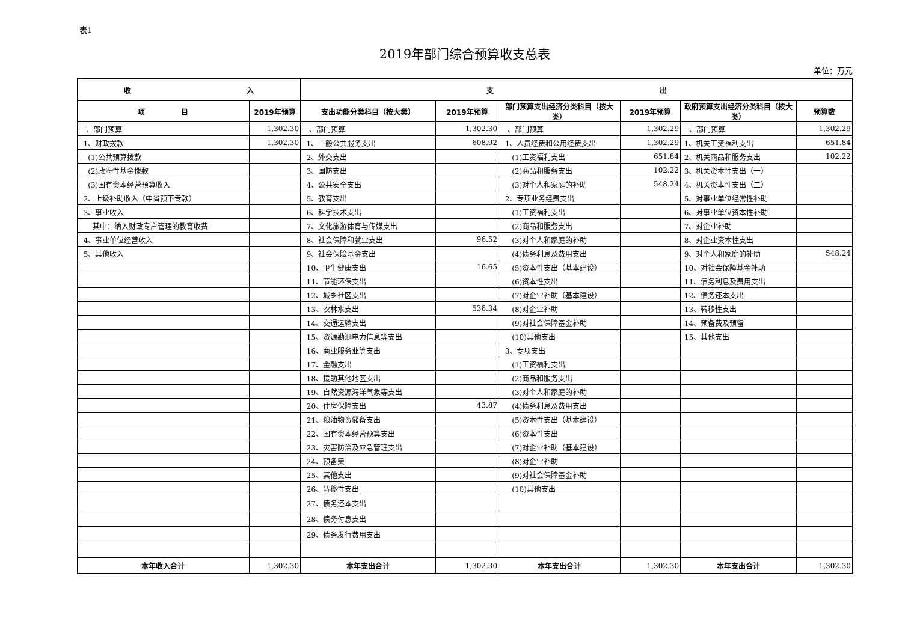表1
2019年部门综合预算收支总表
单位：万元
| 收 入 | | 支 出 | | | | | |
| --- | --- | --- | --- | --- | --- | --- | --- |
| 项 目 | 2019年预算 | 支出功能分类科目（按大类） | 2019年预算 | 部门预算支出经济分类科目（按大类） | 2019年预算 | 政府预算支出经济分类科目（按大类） | 预算数 |
| 一、部门预算 | 1,302.30 | 一、部门预算 | 1,302.30 | 一、部门预算 | 1,302.29 | 一、部门预算 | 1,302.29 |
| 1、财政拨款 | 1,302.30 | 1、一般公共服务支出 | 608.92 | 1、人员经费和公用经费支出 | 1,302.29 | 1、机关工资福利支出 | 651.84 |
| (1)公共预算拨款 | | 2、外交支出 | | (1)工资福利支出 | 651.84 | 2、机关商品和服务支出 | 102.22 |
| (2)政府性基金拨款 | | 3、国防支出 | | (2)商品和服务支出 | 102.22 | 3、机关资本性支出（一） | |
| (3)国有资本经营预算收入 | | 4、公共安全支出 | | (3)对个人和家庭的补助 | 548.24 | 4、机关资本性支出（二） | |
| 2、上级补助收入（中省预下专款） | | 5、教育支出 | | 2、专项业务经费支出 | | 5、对事业单位经常性补助 | |
| 3、事业收入 | | 6、科学技术支出 | | (1)工资福利支出 | | 6、对事业单位资本性补助 | |
| 其中：纳入财政专户管理的教育收费 | | 7、文化旅游体育与传媒支出 | | (2)商品和服务支出 | | 7、对企业补助 | |
| 4、事业单位经营收入 | | 8、社会保障和就业支出 | 96.52 | (3)对个人和家庭的补助 | | 8、对企业资本性支出 | |
| 5、其他收入 | | 9、社会保险基金支出 | | (4)债务利息及费用支出 | | 9、对个人和家庭的补助 | 548.24 |
| | | 10、卫生健康支出 | 16.65 | (5)资本性支出（基本建设） | | 10、对社会保障基金补助 | |
| | | 11、节能环保支出 | | (6)资本性支出 | | 11、债务利息及费用支出 | |
| | | 12、城乡社区支出 | | (7)对企业补助（基本建设） | | 12、债务还本支出 | |
| | | 13、农林水支出 | 536.34 | (8)对企业补助 | | 13、转移性支出 | |
| | | 14、交通运输支出 | | (9)对社会保障基金补助 | | 14、预备费及预留 | |
| | | 15、资源勘测电力信息等支出 | | (10)其他支出 | | 15、其他支出 | |
| | | 16、商业服务业等支出 | | 3、专项支出 | | | |
| | | 17、金融支出 | | (1)工资福利支出 | | | |
| | | 18、援助其他地区支出 | | (2)商品和服务支出 | | | |
| | | 19、自然资源海洋气象等支出 | | (3)对个人和家庭的补助 | | | |
| | | 20、住房保障支出 | 43.87 | (4)债务利息及费用支出 | | | |
| | | 21、粮油物资储备支出 | | (5)资本性支出（基本建设） | | | |
| | | 22、国有资本经营预算支出 | | (6)资本性支出 | | | |
| | | 23、灾害防治及应急管理支出 | | (7)对企业补助（基本建设） | | | |
| | | 24、预备费 | | (8)对企业补助 | | | |
| | | 25、其他支出 | | (9)对社会保障基金补助 | | | |
| | | 26、转移性支出 | | (10)其他支出 | | | |
| | | 27、债务还本支出 | | | | | |
| | | 28、债务付息支出 | | | | | |
| | | 29、债务发行费用支出 | | | | | |
| 本年收入合计 | 1,302.30 | 本年支出合计 | 1,302.30 | 本年支出合计 | 1,302.30 | 本年支出合计 | 1,302.30 |